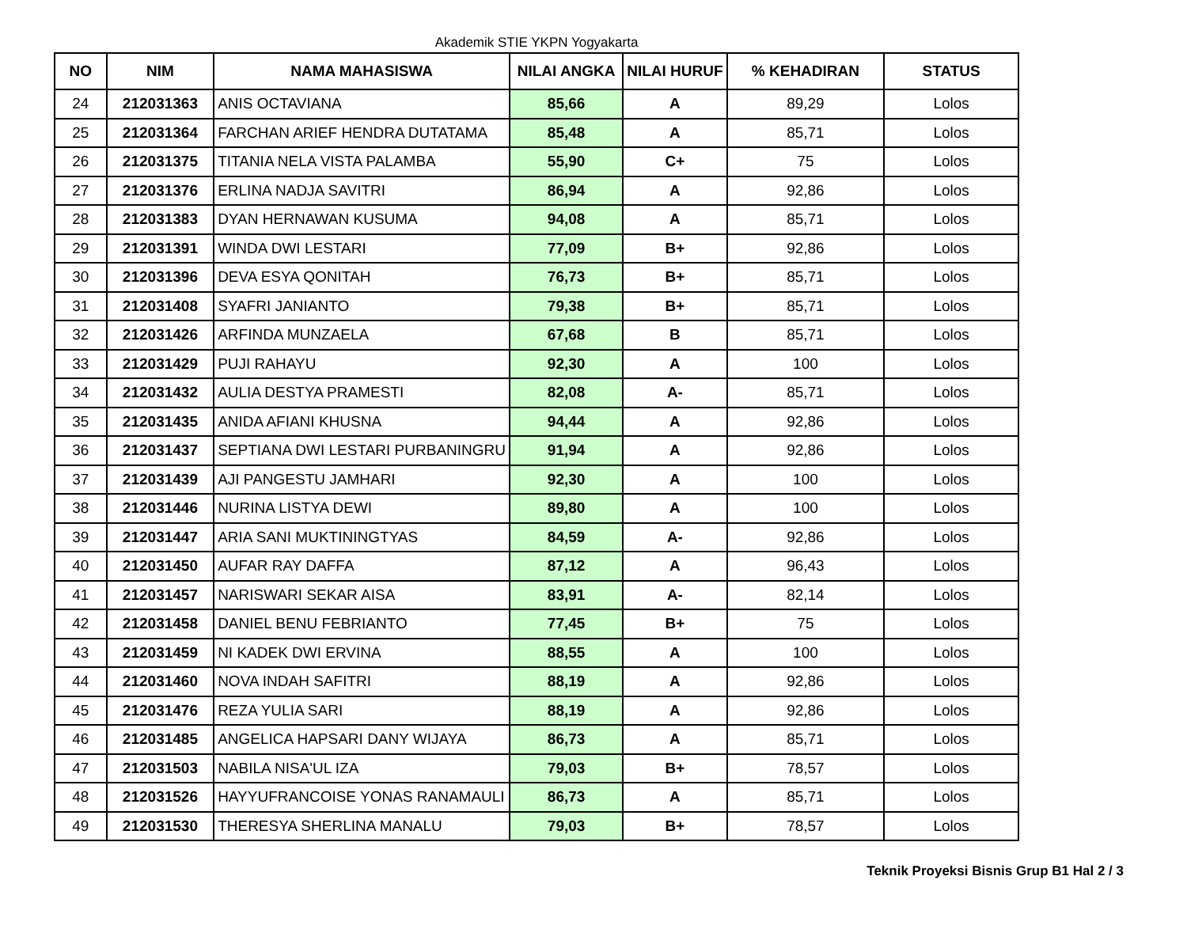Akademik STIE YKPN Yogyakarta
| NO | NIM | NAMA MAHASISWA | NILAI ANGKA | NILAI HURUF | % KEHADIRAN | STATUS |
| --- | --- | --- | --- | --- | --- | --- |
| 24 | 212031363 | ANIS OCTAVIANA | 85,66 | A | 89,29 | Lolos |
| 25 | 212031364 | FARCHAN ARIEF HENDRA DUTATAMA | 85,48 | A | 85,71 | Lolos |
| 26 | 212031375 | TITANIA NELA VISTA PALAMBA | 55,90 | C+ | 75 | Lolos |
| 27 | 212031376 | ERLINA NADJA SAVITRI | 86,94 | A | 92,86 | Lolos |
| 28 | 212031383 | DYAN HERNAWAN KUSUMA | 94,08 | A | 85,71 | Lolos |
| 29 | 212031391 | WINDA DWI LESTARI | 77,09 | B+ | 92,86 | Lolos |
| 30 | 212031396 | DEVA ESYA QONITAH | 76,73 | B+ | 85,71 | Lolos |
| 31 | 212031408 | SYAFRI JANIANTO | 79,38 | B+ | 85,71 | Lolos |
| 32 | 212031426 | ARFINDA MUNZAELA | 67,68 | B | 85,71 | Lolos |
| 33 | 212031429 | PUJI RAHAYU | 92,30 | A | 100 | Lolos |
| 34 | 212031432 | AULIA DESTYA PRAMESTI | 82,08 | A- | 85,71 | Lolos |
| 35 | 212031435 | ANIDA AFIANI KHUSNA | 94,44 | A | 92,86 | Lolos |
| 36 | 212031437 | SEPTIANA DWI LESTARI PURBANINGRU | 91,94 | A | 92,86 | Lolos |
| 37 | 212031439 | AJI PANGESTU JAMHARI | 92,30 | A | 100 | Lolos |
| 38 | 212031446 | NURINA LISTYA DEWI | 89,80 | A | 100 | Lolos |
| 39 | 212031447 | ARIA SANI MUKTININGTYAS | 84,59 | A- | 92,86 | Lolos |
| 40 | 212031450 | AUFAR RAY DAFFA | 87,12 | A | 96,43 | Lolos |
| 41 | 212031457 | NARISWARI SEKAR AISA | 83,91 | A- | 82,14 | Lolos |
| 42 | 212031458 | DANIEL BENU FEBRIANTO | 77,45 | B+ | 75 | Lolos |
| 43 | 212031459 | NI KADEK DWI ERVINA | 88,55 | A | 100 | Lolos |
| 44 | 212031460 | NOVA INDAH SAFITRI | 88,19 | A | 92,86 | Lolos |
| 45 | 212031476 | REZA YULIA SARI | 88,19 | A | 92,86 | Lolos |
| 46 | 212031485 | ANGELICA HAPSARI DANY WIJAYA | 86,73 | A | 85,71 | Lolos |
| 47 | 212031503 | NABILA NISA'UL IZA | 79,03 | B+ | 78,57 | Lolos |
| 48 | 212031526 | HAYYUFRANCOISE YONAS RANAMAULI | 86,73 | A | 85,71 | Lolos |
| 49 | 212031530 | THERESYA SHERLINA MANALU | 79,03 | B+ | 78,57 | Lolos |
Teknik Proyeksi Bisnis Grup B1 Hal 2 / 3